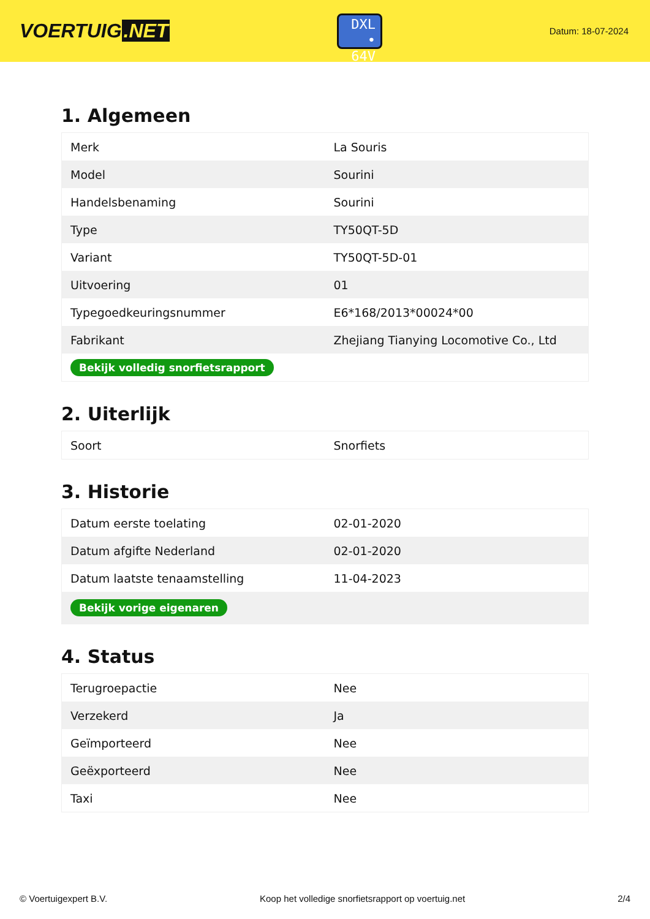VOERTUIG.NET
DXL
• 64V
Datum: 18-07-2024
1. Algemeen
| Merk | La Souris |
| Model | Sourini |
| Handelsbenaming | Sourini |
| Type | TY50QT-5D |
| Variant | TY50QT-5D-01 |
| Uitvoering | 01 |
| Typegoedkeuringsnummer | E6*168/2013*00024*00 |
| Fabrikant | Zhejiang Tianying Locomotive Co., Ltd |
| Bekijk volledig snorfietsrapport | |
2. Uiterlijk
| Soort | Snorfiets |
3. Historie
| Datum eerste toelating | 02-01-2020 |
| Datum afgifte Nederland | 02-01-2020 |
| Datum laatste tenaamstelling | 11-04-2023 |
| Bekijk vorige eigenaren | |
4. Status
| Terugroepactie | Nee |
| Verzekerd | Ja |
| Geïmporteerd | Nee |
| Geëxporteerd | Nee |
| Taxi | Nee |
© Voertuigexpert B.V. Koop het volledige snorfietsrapport op voertuig.net 2/4